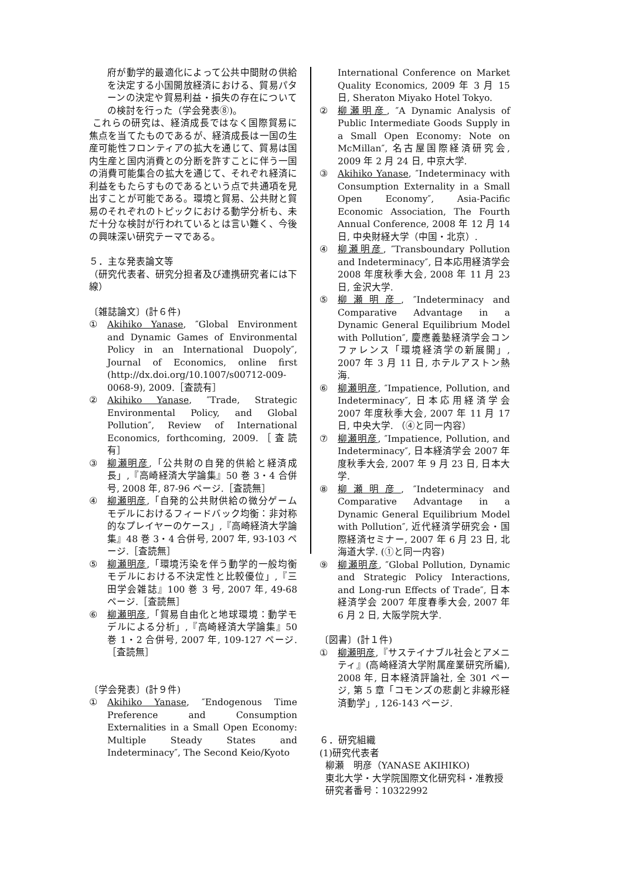府が動学的最適化によって公共中間財の供給を決定する小国開放経済における、貿易パターンの決定や貿易利益・損失の存在についての検討を行った（学会発表⑧)。
これらの研究は、経済成長ではなく国際貿易に焦点を当てたものであるが、経済成長は一国の生産可能性フロンティアの拡大を通じて、貿易は国内生産と国内消費との分断を許すことに伴う一国の消費可能集合の拡大を通じて、それぞれ経済に利益をもたらすものであるという点で共通項を見出すことが可能である。環境と貿易、公共財と貿易のそれぞれのトピックにおける動学分析も、未だ十分な検討が行われているとは言い難く、今後の興味深い研究テーマである。
５．主な発表論文等
（研究代表者、研究分担者及び連携研究者には下線）
〔雑誌論文〕(計６件)
① Akihiko Yanase, ″Global Environment and Dynamic Games of Environmental Policy in an International Duopoly″, Journal of Economics, online first (http://dx.doi.org/10.1007/s00712-009-0068-9), 2009.［査読有］
② Akihiko Yanase, ″Trade, Strategic Environmental Policy, and Global Pollution″, Review of International Economics, forthcoming, 2009.［査読有］
③ 柳瀬明彦,「公共財の自発的供給と経済成長」,『高崎経済大学論集』50 巻 3・4 合併号, 2008 年, 87-96 ページ.［査読無］
④ 柳瀬明彦,「自発的公共財供給の微分ゲームモデルにおけるフィードバック均衡：非対称的なプレイヤーのケース」,『高崎経済大学論集』48 巻 3・4 合併号, 2007 年, 93-103 ページ.［査読無］
⑤ 柳瀬明彦,「環境汚染を伴う動学的一般均衡モデルにおける不決定性と比較優位」,『三田学会雑誌』100 巻 3 号, 2007 年, 49-68 ページ.［査読無］
⑥ 柳瀬明彦,「貿易自由化と地球環境：動学モデルによる分析」,『高崎経済大学論集』50 巻 1・2 合併号, 2007 年, 109-127 ページ.［査読無］
〔学会発表〕(計９件)
① Akihiko Yanase, ″Endogenous Time Preference and Consumption Externalities in a Small Open Economy: Multiple Steady States and Indeterminacy″, The Second Keio/Kyoto
International Conference on Market Quality Economics, 2009 年 3 月 15 日, Sheraton Miyako Hotel Tokyo.
② 柳瀬明彦, ″A Dynamic Analysis of Public Intermediate Goods Supply in a Small Open Economy: Note on McMillan″, 名古屋国際経済研究会, 2009 年 2 月 24 日, 中京大学.
③ Akihiko Yanase, ″Indeterminacy with Consumption Externality in a Small Open Economy″, Asia-Pacific Economic Association, The Fourth Annual Conference, 2008 年 12 月 14 日, 中央財経大学（中国・北京）.
④ 柳瀬明彦, ″Transboundary Pollution and Indeterminacy″, 日本応用経済学会 2008 年度秋季大会, 2008 年 11 月 23 日, 金沢大学.
⑤ 柳瀬明彦, ″Indeterminacy and Comparative Advantage in a Dynamic General Equilibrium Model with Pollution″, 慶應義塾経済学会コンファレンス「環境経済学の新展開」, 2007 年 3 月 11 日, ホテルアストン熱海.
⑥ 柳瀬明彦, ″Impatience, Pollution, and Indeterminacy″, 日本応用経済学会 2007 年度秋季大会, 2007 年 11 月 17 日, 中央大学. （④と同一内容）
⑦ 柳瀬明彦, ″Impatience, Pollution, and Indeterminacy″, 日本経済学会 2007 年度秋季大会, 2007 年 9 月 23 日, 日本大学.
⑧ 柳瀬明彦, ″Indeterminacy and Comparative Advantage in a Dynamic General Equilibrium Model with Pollution″, 近代経済学研究会・国際経済セミナー, 2007 年 6 月 23 日, 北海道大学. (①と同一内容)
⑨ 柳瀬明彦, ″Global Pollution, Dynamic and Strategic Policy Interactions, and Long-run Effects of Trade″, 日本経済学会 2007 年度春季大会, 2007 年 6 月 2 日, 大阪学院大学.
〔図書〕(計１件)
① 柳瀬明彦,『サステイナブル社会とアメニティ』(高崎経済大学附属産業研究所編), 2008 年, 日本経済評論社, 全 301 ページ, 第 5 章「コモンズの悲劇と非線形経済動学」, 126-143 ページ.
６．研究組織
(1)研究代表者
柳瀬　明彦（YANASE AKIHIKO)
東北大学・大学院国際文化研究科・准教授
研究者番号：10322992